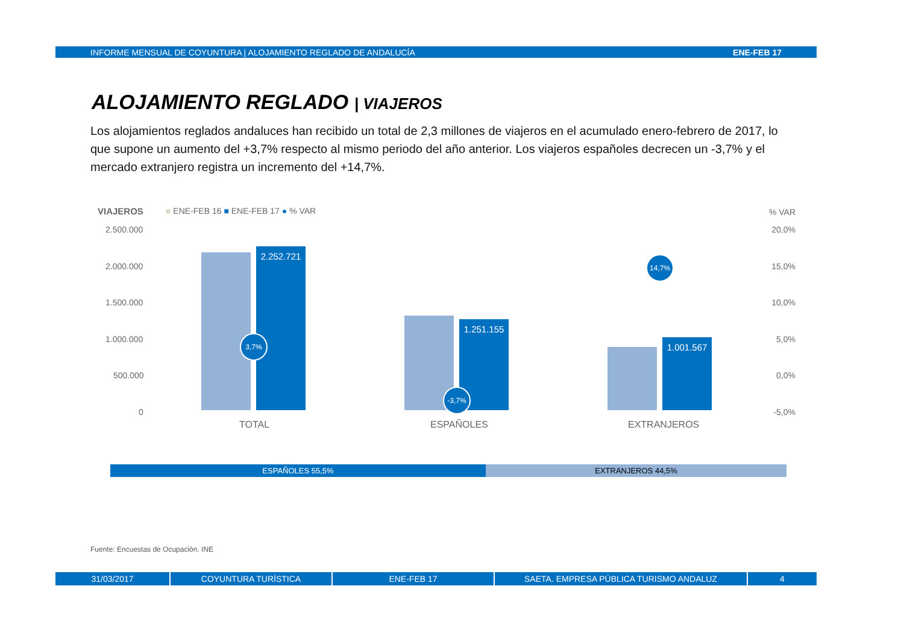INFORME MENSUAL DE COYUNTURA | ALOJAMIENTO REGLADO DE ANDALUCÍA ENE-FEB 17
ALOJAMIENTO REGLADO | VIAJEROS
Los alojamientos reglados andaluces han recibido un total de 2,3 millones de viajeros en el acumulado enero-febrero de 2017, lo que supone un aumento del +3,7% respecto al mismo periodo del año anterior. Los viajeros españoles decrecen un -3,7% y el mercado extranjero registra un incremento del +14,7%.
VIAJEROS
■ ENE-FEB 16 ■ ENE-FEB 17 ● % VAR
% VAR
2.500.000 20,0%
2.000.000 15,0%
1.500.000 10,0%
1.000.000 5,0%
500.000 0,0%
0 -5,0%
2.252.721 1.251.155 1.001.567
3,7%
-3,7%
14,7%
TOTAL ESPAÑOLES EXTRANJEROS
ESPAÑOLES 55,5% EXTRANJEROS 44,5%
Fuente: Encuestas de Ocupación. INE
31/03/2017 COYUNTURA TURÍSTICA ENE-FEB 17 SAETA. EMPRESA PÚBLICA TURISMO ANDALUZ 4